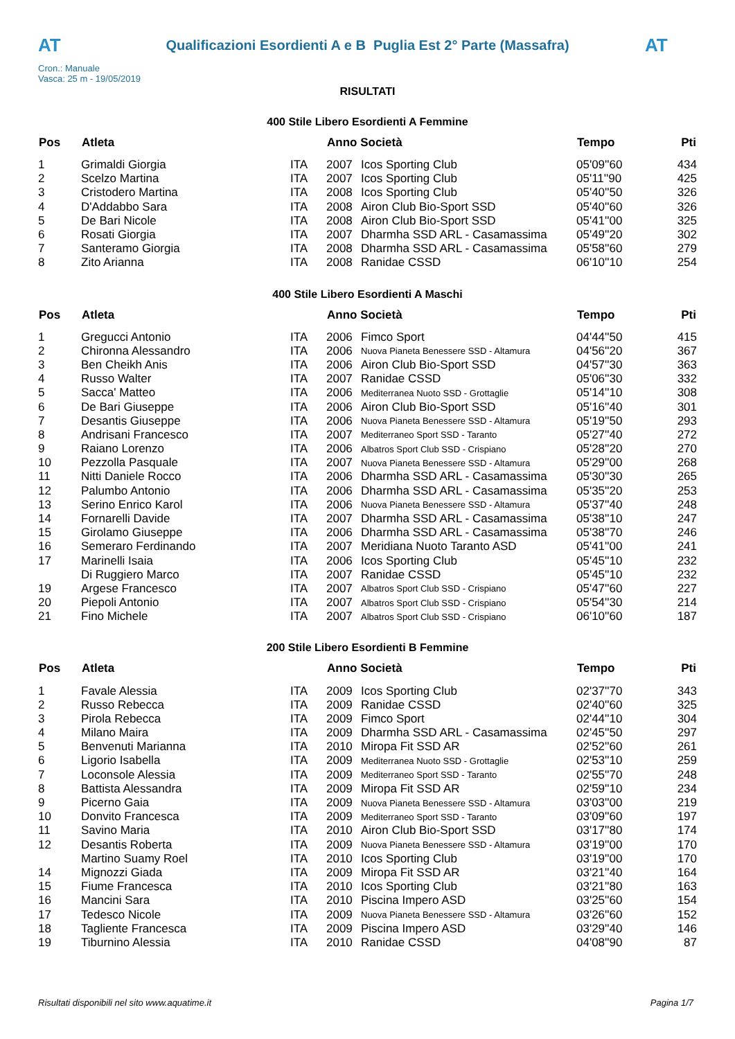AT
Qualificazioni Esordienti A e B Puglia Est 2° Parte (Massafra)
AT
Cron.: Manuale
Vasca: 25 m - 19/05/2019
RISULTATI
400 Stile Libero Esordienti A Femmine
| Pos | Atleta | | Anno Società | | Tempo | Pti |
| --- | --- | --- | --- | --- | --- | --- |
| 1 | Grimaldi Giorgia | ITA | 2007 | Icos Sporting Club | 05'09''60 | 434 |
| 2 | Scelzo Martina | ITA | 2007 | Icos Sporting Club | 05'11''90 | 425 |
| 3 | Cristodero Martina | ITA | 2008 | Icos Sporting Club | 05'40''50 | 326 |
| 4 | D'Addabbo Sara | ITA | 2008 | Airon Club Bio-Sport SSD | 05'40''60 | 326 |
| 5 | De Bari Nicole | ITA | 2008 | Airon Club Bio-Sport SSD | 05'41''00 | 325 |
| 6 | Rosati Giorgia | ITA | 2007 | Dharmha SSD ARL - Casamassima | 05'49''20 | 302 |
| 7 | Santeramo Giorgia | ITA | 2008 | Dharmha SSD ARL - Casamassima | 05'58''60 | 279 |
| 8 | Zito Arianna | ITA | 2008 | Ranidae CSSD | 06'10''10 | 254 |
400 Stile Libero Esordienti A Maschi
| Pos | Atleta | | Anno Società | | Tempo | Pti |
| --- | --- | --- | --- | --- | --- | --- |
| 1 | Gregucci Antonio | ITA | 2006 | Fimco Sport | 04'44''50 | 415 |
| 2 | Chironna Alessandro | ITA | 2006 | Nuova Pianeta Benessere SSD - Altamura | 04'56''20 | 367 |
| 3 | Ben Cheikh Anis | ITA | 2006 | Airon Club Bio-Sport SSD | 04'57''30 | 363 |
| 4 | Russo Walter | ITA | 2007 | Ranidae CSSD | 05'06''30 | 332 |
| 5 | Sacca' Matteo | ITA | 2006 | Mediterranea Nuoto SSD - Grottaglie | 05'14''10 | 308 |
| 6 | De Bari Giuseppe | ITA | 2006 | Airon Club Bio-Sport SSD | 05'16''40 | 301 |
| 7 | Desantis Giuseppe | ITA | 2006 | Nuova Pianeta Benessere SSD - Altamura | 05'19''50 | 293 |
| 8 | Andrisani Francesco | ITA | 2007 | Mediterraneo Sport SSD - Taranto | 05'27''40 | 272 |
| 9 | Raiano Lorenzo | ITA | 2006 | Albatros Sport Club SSD - Crispiano | 05'28''20 | 270 |
| 10 | Pezzolla Pasquale | ITA | 2007 | Nuova Pianeta Benessere SSD - Altamura | 05'29''00 | 268 |
| 11 | Nitti Daniele Rocco | ITA | 2006 | Dharmha SSD ARL - Casamassima | 05'30''30 | 265 |
| 12 | Palumbo Antonio | ITA | 2006 | Dharmha SSD ARL - Casamassima | 05'35''20 | 253 |
| 13 | Serino Enrico Karol | ITA | 2006 | Nuova Pianeta Benessere SSD - Altamura | 05'37''40 | 248 |
| 14 | Fornarelli Davide | ITA | 2007 | Dharmha SSD ARL - Casamassima | 05'38''10 | 247 |
| 15 | Girolamo Giuseppe | ITA | 2006 | Dharmha SSD ARL - Casamassima | 05'38''70 | 246 |
| 16 | Semeraro Ferdinando | ITA | 2007 | Meridiana Nuoto Taranto ASD | 05'41''00 | 241 |
| 17 | Marinelli Isaia | ITA | 2006 | Icos Sporting Club | 05'45''10 | 232 |
| | Di Ruggiero Marco | ITA | 2007 | Ranidae CSSD | 05'45''10 | 232 |
| 19 | Argese Francesco | ITA | 2007 | Albatros Sport Club SSD - Crispiano | 05'47''60 | 227 |
| 20 | Piepoli Antonio | ITA | 2007 | Albatros Sport Club SSD - Crispiano | 05'54''30 | 214 |
| 21 | Fino Michele | ITA | 2007 | Albatros Sport Club SSD - Crispiano | 06'10''60 | 187 |
200 Stile Libero Esordienti B Femmine
| Pos | Atleta | | Anno Società | | Tempo | Pti |
| --- | --- | --- | --- | --- | --- | --- |
| 1 | Favale Alessia | ITA | 2009 | Icos Sporting Club | 02'37''70 | 343 |
| 2 | Russo Rebecca | ITA | 2009 | Ranidae CSSD | 02'40''60 | 325 |
| 3 | Pirola Rebecca | ITA | 2009 | Fimco Sport | 02'44''10 | 304 |
| 4 | Milano Maira | ITA | 2009 | Dharmha SSD ARL - Casamassima | 02'45''50 | 297 |
| 5 | Benvenuti Marianna | ITA | 2010 | Miropa Fit SSD AR | 02'52''60 | 261 |
| 6 | Ligorio Isabella | ITA | 2009 | Mediterranea Nuoto SSD - Grottaglie | 02'53''10 | 259 |
| 7 | Loconsole Alessia | ITA | 2009 | Mediterraneo Sport SSD - Taranto | 02'55''70 | 248 |
| 8 | Battista Alessandra | ITA | 2009 | Miropa Fit SSD AR | 02'59''10 | 234 |
| 9 | Picerno Gaia | ITA | 2009 | Nuova Pianeta Benessere SSD - Altamura | 03'03''00 | 219 |
| 10 | Donvito Francesca | ITA | 2009 | Mediterraneo Sport SSD - Taranto | 03'09''60 | 197 |
| 11 | Savino Maria | ITA | 2010 | Airon Club Bio-Sport SSD | 03'17''80 | 174 |
| 12 | Desantis Roberta | ITA | 2009 | Nuova Pianeta Benessere SSD - Altamura | 03'19''00 | 170 |
| | Martino Suamy Roel | ITA | 2010 | Icos Sporting Club | 03'19''00 | 170 |
| 14 | Mignozzi Giada | ITA | 2009 | Miropa Fit SSD AR | 03'21''40 | 164 |
| 15 | Fiume Francesca | ITA | 2010 | Icos Sporting Club | 03'21''80 | 163 |
| 16 | Mancini Sara | ITA | 2010 | Piscina Impero ASD | 03'25''60 | 154 |
| 17 | Tedesco Nicole | ITA | 2009 | Nuova Pianeta Benessere SSD - Altamura | 03'26''60 | 152 |
| 18 | Tagliente Francesca | ITA | 2009 | Piscina Impero ASD | 03'29''40 | 146 |
| 19 | Tiburnino Alessia | ITA | 2010 | Ranidae CSSD | 04'08''90 | 87 |
Risultati disponibili nel sito www.aquatime.it Pagina 1/7